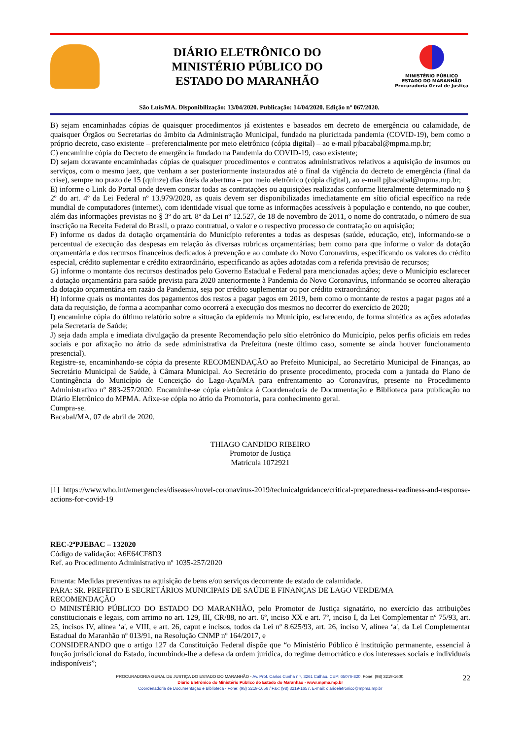DIÁRIO ELETRÔNICO DO
MINISTÉRIO PÚBLICO DO
ESTADO DO MARANHÃO
MINISTÉRIO PÚBLICO
ESTADO DO MARANHÃO
Procuradoria Geral de Justiça
São Luís/MA. Disponibilização: 13/04/2020. Publicação: 14/04/2020. Edição nº 067/2020.
B) sejam encaminhadas cópias de quaisquer procedimentos já existentes e baseados em decreto de emergência ou calamidade, de quaisquer Órgãos ou Secretarias do âmbito da Administração Municipal, fundado na pluricitada pandemia (COVID-19), bem como o próprio decreto, caso existente – preferencialmente por meio eletrônico (cópia digital) – ao e-mail pjbacabal@mpma.mp.br;
C) encaminhe cópia do Decreto de emergência fundado na Pandemia do COVID-19, caso existente;
D) sejam doravante encaminhadas cópias de quaisquer procedimentos e contratos administrativos relativos a aquisição de insumos ou serviços, com o mesmo jaez, que venham a ser posteriormente instaurados até o final da vigência do decreto de emergência (final da crise), sempre no prazo de 15 (quinze) dias úteis da abertura – por meio eletrônico (cópia digital), ao e-mail pjbacabal@mpma.mp.br;
E) informe o Link do Portal onde devem constar todas as contratações ou aquisições realizadas conforme literalmente determinado no § 2º do art. 4º da Lei Federal nº 13.979/2020, as quais devem ser disponibilizadas imediatamente em sítio oficial específico na rede mundial de computadores (internet), com identidade visual que torne as informações acessíveis à população e contendo, no que couber, além das informações previstas no § 3º do art. 8º da Lei nº 12.527, de 18 de novembro de 2011, o nome do contratado, o número de sua inscrição na Receita Federal do Brasil, o prazo contratual, o valor e o respectivo processo de contratação ou aquisição;
F) informe os dados da dotação orçamentária do Município referentes a todas as despesas (saúde, educação, etc), informando-se o percentual de execução das despesas em relação às diversas rubricas orçamentárias; bem como para que informe o valor da dotação orçamentária e dos recursos financeiros dedicados à prevenção e ao combate do Novo Coronavírus, especificando os valores do crédito especial, crédito suplementar e crédito extraordinário, especificando as ações adotadas com a referida previsão de recursos;
G) informe o montante dos recursos destinados pelo Governo Estadual e Federal para mencionadas ações; deve o Município esclarecer a dotação orçamentária para saúde prevista para 2020 anteriormente à Pandemia do Novo Coronavírus, informando se ocorreu alteração da dotação orçamentária em razão da Pandemia, seja por crédito suplementar ou por crédito extraordinário;
H) informe quais os montantes dos pagamentos dos restos a pagar pagos em 2019, bem como o montante de restos a pagar pagos até a data da requisição, de forma a acompanhar como ocorrerá a execução dos mesmos no decorrer do exercício de 2020;
I) encaminhe cópia do último relatório sobre a situação da epidemia no Município, esclarecendo, de forma sintética as ações adotadas pela Secretaria de Saúde;
J) seja dada ampla e imediata divulgação da presente Recomendação pelo sítio eletrônico do Município, pelos perfis oficiais em redes sociais e por afixação no átrio da sede administrativa da Prefeitura (neste último caso, somente se ainda houver funcionamento presencial).
Registre-se, encaminhando-se cópia da presente RECOMENDAÇÃO ao Prefeito Municipal, ao Secretário Municipal de Finanças, ao Secretário Municipal de Saúde, à Câmara Municipal. Ao Secretário do presente procedimento, proceda com a juntada do Plano de Contingência do Município de Conceição do Lago-Açu/MA para enfrentamento ao Coronavírus, presente no Procedimento Administrativo nº 883-257/2020. Encaminhe-se cópia eletrônica à Coordenadoria de Documentação e Biblioteca para publicação no Diário Eletrônico do MPMA. Afixe-se cópia no átrio da Promotoria, para conhecimento geral.
Cumpra-se.
Bacabal/MA, 07 de abril de 2020.
THIAGO CANDIDO RIBEIRO
Promotor de Justiça
Matrícula 1072921
______________
[1] https://www.who.int/emergencies/diseases/novel-coronavirus-2019/technicalguidance/critical-preparedness-readiness-and-response-actions-for-covid-19
REC-2ªPJEBAC – 132020
Código de validação: A6E64CF8D3
Ref. ao Procedimento Administrativo nº 1035-257/2020
Ementa: Medidas preventivas na aquisição de bens e/ou serviços decorrente de estado de calamidade.
PARA: SR. PREFEITO E SECRETÁRIOS MUNICIPAIS DE SAÚDE E FINANÇAS DE LAGO VERDE/MA
RECOMENDAÇÃO
O MINISTÉRIO PÚBLICO DO ESTADO DO MARANHÃO, pelo Promotor de Justiça signatário, no exercício das atribuições constitucionais e legais, com arrimo no art. 129, III, CR/88, no art. 6º, inciso XX e art. 7º, inciso I, da Lei Complementar nº 75/93, art. 25, incisos IV, alínea ‘a', e VIII, e art. 26, caput e incisos, todos da Lei nº 8.625/93, art. 26, inciso V, alínea ‘a', da Lei Complementar Estadual do Maranhão nº 013/91, na Resolução CNMP nº 164/2017, e
CONSIDERANDO que o artigo 127 da Constituição Federal dispõe que “o Ministério Público é instituição permanente, essencial à função jurisdicional do Estado, incumbindo-lhe a defesa da ordem jurídica, do regime democrático e dos interesses sociais e individuais indisponíveis”;
22
PROCURADORIA GERAL DE JUSTIÇA DO ESTADO DO MARANHÃO - Av. Prof. Carlos Cunha n.º, 3261 Calhau. CEP: 65076-820. Fone: (98) 3219-1600.
Diário Eletrônico do Ministério Público do Estado do Maranhão - www.mpma.mp.br
Coordenadoria de Documentação e Biblioteca - Fone: (98) 3219-1656 / Fax: (98) 3219-1657. E-mail: diarioeletronico@mpma.mp.br